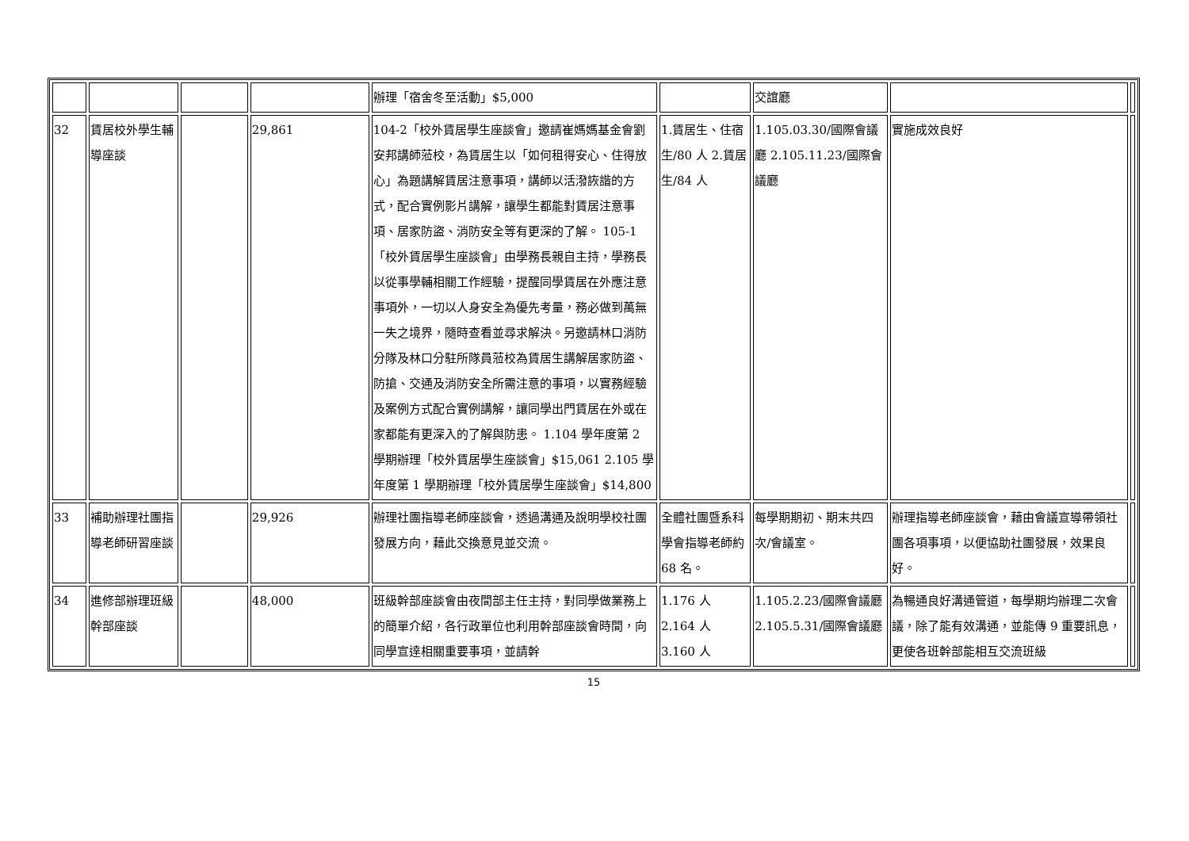| | | | | 辦理「宿舍冬至活動」$5,000 | | 交誼廳 | | |
| 32 | 賃居校外學生輔導座談 | | 29,861 | 104-2「校外賃居學生座談會」邀請崔媽媽基金會劉安邦講師蒞校，為賃居生以「如何租得安心、住得放心」為題講解賃居注意事項，講師以活潑詼諧的方式，配合實例影片講解，讓學生都能對賃居注意事項、居家防盜、消防安全等有更深的了解。 105-1「校外賃居學生座談會」由學務長親自主持，學務長以從事學輔相關工作經驗，提醒同學賃居在外應注意事項外，一切以人身安全為優先考量，務必做到萬無一失之境界，隨時查看並尋求解決。另邀請林口消防分隊及林口分駐所隊員蒞校為賃居生講解居家防盜、防搶、交通及消防安全所需注意的事項，以實務經驗及案例方式配合實例講解，讓同學出門賃居在外或在家都能有更深入的了解與防患。 1.104 學年度第 2 學期辦理「校外賃居學生座談會」$15,061 2.105 學年度第 1 學期辦理「校外賃居學生座談會」$14,800 | 1.賃居生、住宿生/80 人 2.賃居生/84 人 | 1.105.03.30/國際會議廳 2.105.11.23/國際會議廳 | 實施成效良好 | |
| 33 | 補助辦理社團指導老師研習座談 | | 29,926 | 辦理社團指導老師座談會，透過溝通及說明學校社團發展方向，藉此交換意見並交流。 | 全體社團暨系科學會指導老師約 68 名。 | 每學期期初、期末共四次/會議室。 | 辦理指導老師座談會，藉由會議宣導帶領社團各項事項，以便協助社團發展，效果良好。 | |
| 34 | 進修部辦理班級幹部座談 | | 48,000 | 班級幹部座談會由夜間部主任主持，對同學做業務上的簡單介紹，各行政單位也利用幹部座談會時間，向同學宣達相關重要事項，並請幹 | 1.176 人 2.164 人 3.160 人 | 1.105.2.23/國際會議廳 2.105.5.31/國際會議廳 | 為暢通良好溝通管道，每學期均辦理二次會議，除了能有效溝通，並能傳 9 重要訊息，更使各班幹部能相互交流班級 | |
15